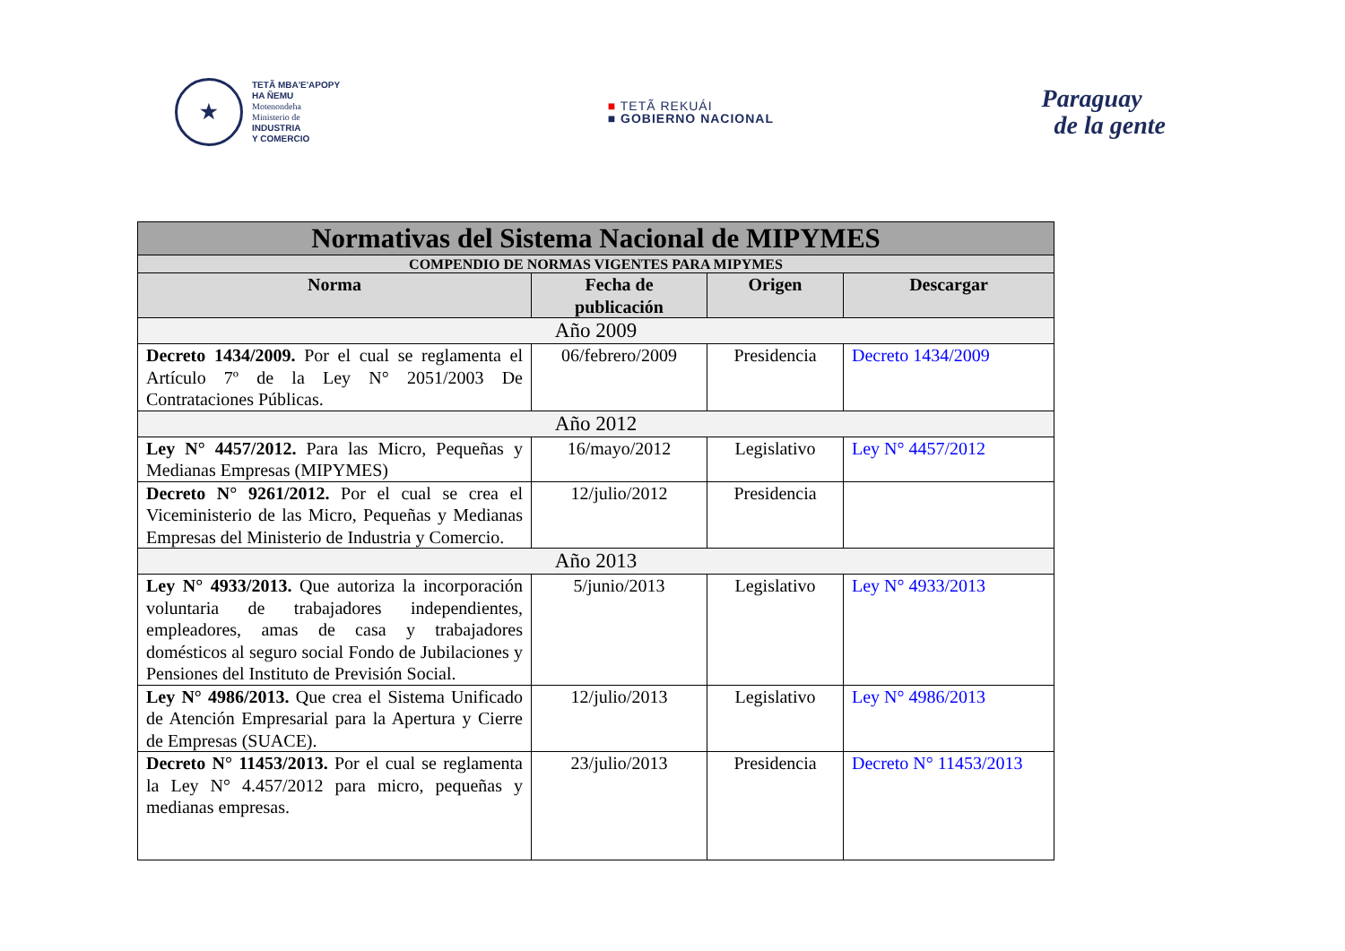★
TETÃ MBA'E'APOPY
HA ÑEMU
Motenondeha
Ministerio de
INDUSTRIA
Y COMERCIO
■ TETÃ REKUÁI
■ GOBIERNO NACIONAL
Paraguay
de la gente
| Normativas del Sistema Nacional de MIPYMES | | | |
| COMPENDIO DE NORMAS VIGENTES PARA MIPYMES | | | |
| Norma | Fecha de publicación | Origen | Descargar |
| Año 2009 | | | |
| Decreto 1434/2009. Por el cual se reglamenta el Artículo 7º de la Ley N° 2051/2003 De Contrataciones Públicas. | 06/febrero/2009 | Presidencia | Decreto 1434/2009 |
| Año 2012 | | | |
| Ley N° 4457/2012. Para las Micro, Pequeñas y Medianas Empresas (MIPYMES) | 16/mayo/2012 | Legislativo | Ley N° 4457/2012 |
| Decreto N° 9261/2012. Por el cual se crea el Viceministerio de las Micro, Pequeñas y Medianas Empresas del Ministerio de Industria y Comercio. | 12/julio/2012 | Presidencia | |
| Año 2013 | | | |
| Ley N° 4933/2013. Que autoriza la incorporación voluntaria de trabajadores independientes, empleadores, amas de casa y trabajadores domésticos al seguro social Fondo de Jubilaciones y Pensiones del Instituto de Previsión Social. | 5/junio/2013 | Legislativo | Ley N° 4933/2013 |
| Ley N° 4986/2013. Que crea el Sistema Unificado de Atención Empresarial para la Apertura y Cierre de Empresas (SUACE). | 12/julio/2013 | Legislativo | Ley N° 4986/2013 |
| Decreto N° 11453/2013. Por el cual se reglamenta la Ley N° 4.457/2012 para micro, pequeñas y medianas empresas. | 23/julio/2013 | Presidencia | Decreto N° 11453/2013 |